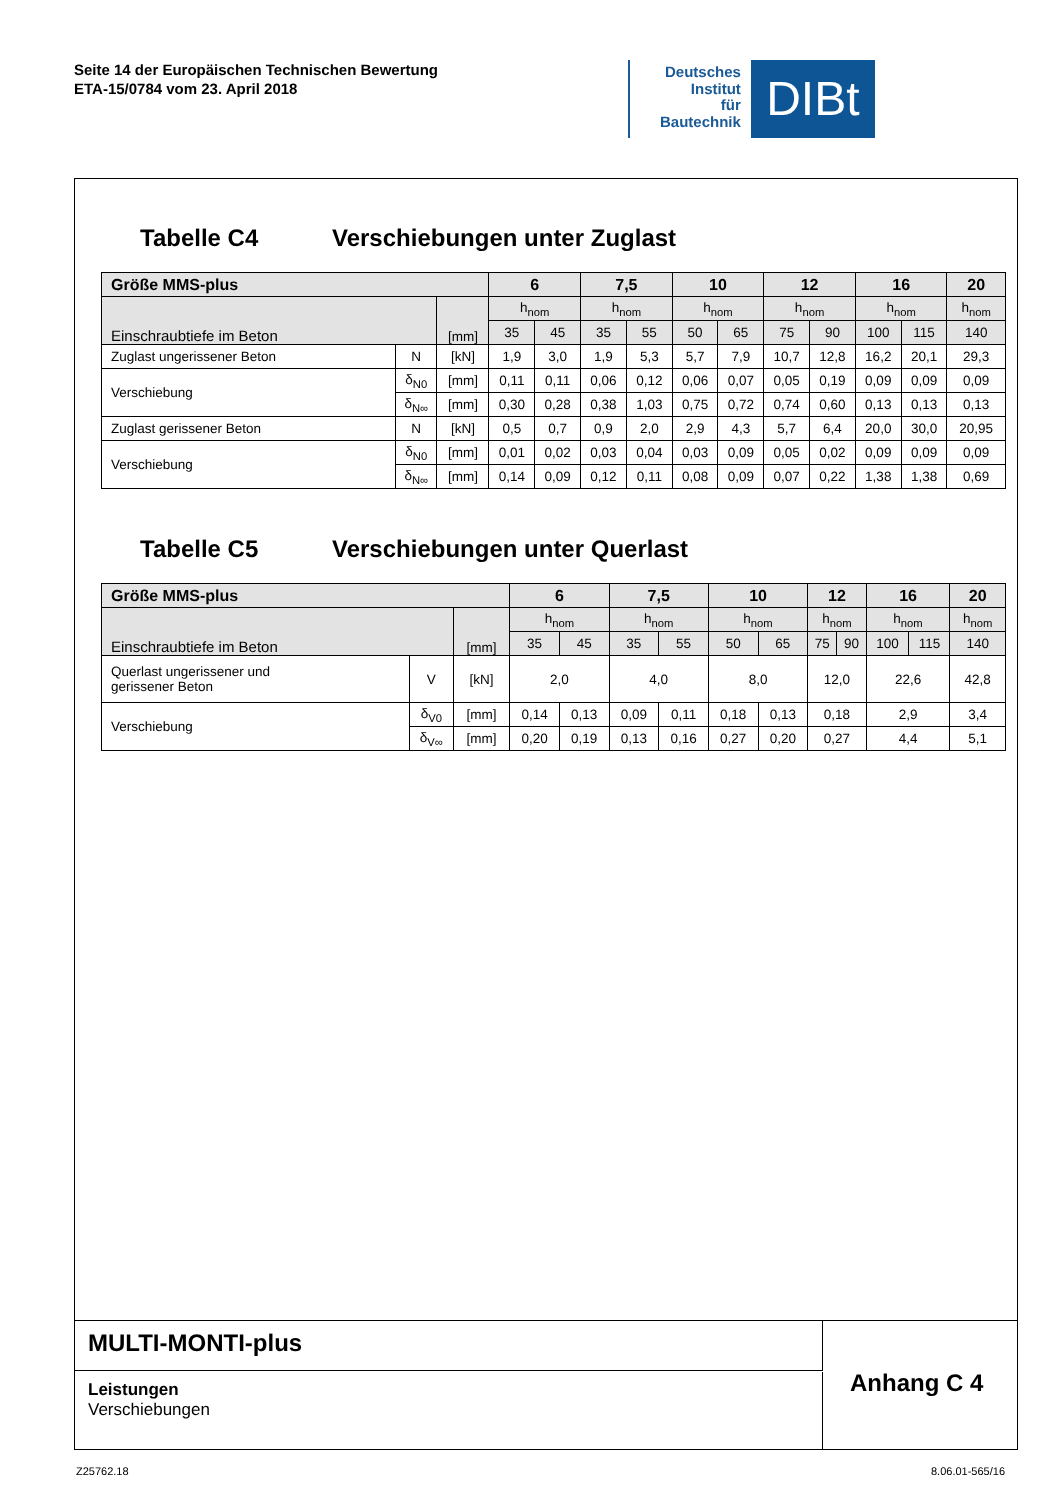Seite 14 der Europäischen Technischen Bewertung
ETA-15/0784 vom 23. April 2018
Deutsches
Institut
für
Bautechnik
DIBt
Tabelle C4 Verschiebungen unter Zuglast
| Größe MMS-plus | | | 6 | | 7,5 | | 10 | | 12 | | 16 | | 20 |
| --- | --- | --- | --- | --- | --- | --- | --- | --- | --- | --- | --- | --- | --- |
| Einschraubtiefe im Beton | | [mm] | h<sub>nom</sub> | | h<sub>nom</sub> | | h<sub>nom</sub> | | h<sub>nom</sub> | | h<sub>nom</sub> | | h<sub>nom</sub> |
| | | | 35 | 45 | 35 | 55 | 50 | 65 | 75 | 90 | 100 | 115 | 140 |
| Zuglast ungerissener Beton | N | [kN] | 1,9 | 3,0 | 1,9 | 5,3 | 5,7 | 7,9 | 10,7 | 12,8 | 16,2 | 20,1 | 29,3 |
| Verschiebung | δ<sub>N0</sub> | [mm] | 0,11 | 0,11 | 0,06 | 0,12 | 0,06 | 0,07 | 0,05 | 0,19 | 0,09 | 0,09 | 0,09 |
| | δ<sub>N∞</sub> | [mm] | 0,30 | 0,28 | 0,38 | 1,03 | 0,75 | 0,72 | 0,74 | 0,60 | 0,13 | 0,13 | 0,13 |
| Zuglast gerissener Beton | N | [kN] | 0,5 | 0,7 | 0,9 | 2,0 | 2,9 | 4,3 | 5,7 | 6,4 | 20,0 | 30,0 | 20,95 |
| Verschiebung | δ<sub>N0</sub> | [mm] | 0,01 | 0,02 | 0,03 | 0,04 | 0,03 | 0,09 | 0,05 | 0,02 | 0,09 | 0,09 | 0,09 |
| | δ<sub>N∞</sub> | [mm] | 0,14 | 0,09 | 0,12 | 0,11 | 0,08 | 0,09 | 0,07 | 0,22 | 1,38 | 1,38 | 0,69 |
Tabelle C5 Verschiebungen unter Querlast
| Größe MMS-plus | | | 6 | | 7,5 | | 10 | | 12 | | 16 | | 20 |
| --- | --- | --- | --- | --- | --- | --- | --- | --- | --- | --- | --- | --- | --- |
| Einschraubtiefe im Beton | | [mm] | h<sub>nom</sub> | | h<sub>nom</sub> | | h<sub>nom</sub> | | h<sub>nom</sub> | | h<sub>nom</sub> | | h<sub>nom</sub> |
| | | | 35 | 45 | 35 | 55 | 50 | 65 | 75 | 90 | 100 | 115 | 140 |
| Querlast ungerissener und gerissener Beton | V | [kN] | 2,0 | | 4,0 | | 8,0 | | 12,0 | | 22,6 | | 42,8 |
| Verschiebung | δ<sub>V0</sub> | [mm] | 0,14 | 0,13 | 0,09 | 0,11 | 0,18 | 0,13 | 0,18 | | 2,9 | | 3,4 |
| | δ<sub>V∞</sub> | [mm] | 0,20 | 0,19 | 0,13 | 0,16 | 0,27 | 0,20 | 0,27 | | 4,4 | | 5,1 |
MULTI-MONTI-plus
Leistungen
Verschiebungen
Anhang C 4
Z25762.18 8.06.01-565/16